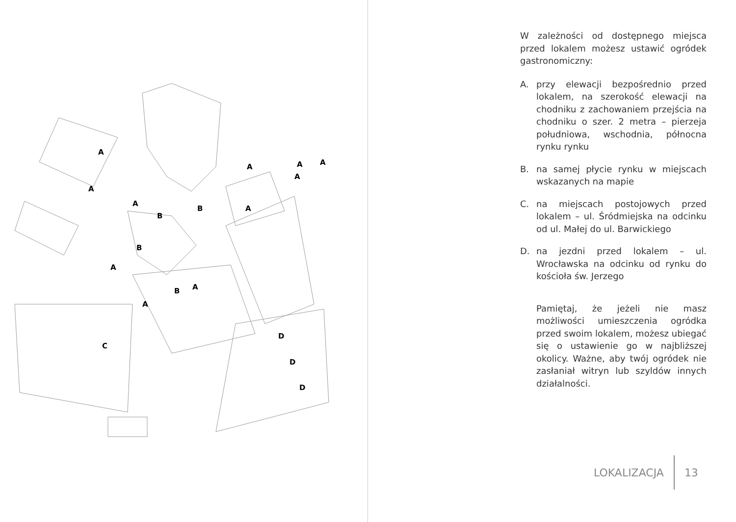A
A
A
A
A
A
A
A
A
A
A
B
B
B
B
C
D
D
D
W zależności od dostępnego miejsca przed lokalem możesz ustawić ogródek gastronomiczny:
A. przy elewacji bezpośrednio przed lokalem, na szerokość elewacji na chodniku z zachowaniem przejścia na chodniku o szer. 2 metra – pierzeja południowa, wschodnia, północna rynku rynku
B. na samej płycie rynku w miejscach wskazanych na mapie
C. na miejscach postojowych przed lokalem – ul. Śródmiejska na odcinku od ul. Małej do ul. Barwickiego
D. na jezdni przed lokalem – ul. Wrocławska na odcinku od rynku do kościoła św. Jerzego
Pamiętaj, że jeżeli nie masz możliwości umieszczenia ogródka przed swoim lokalem, możesz ubiegać się o ustawienie go w najbliższej okolicy. Ważne, aby twój ogródek nie zasłaniał witryn lub szyldów innych działalności.
LOKALIZACJA 13